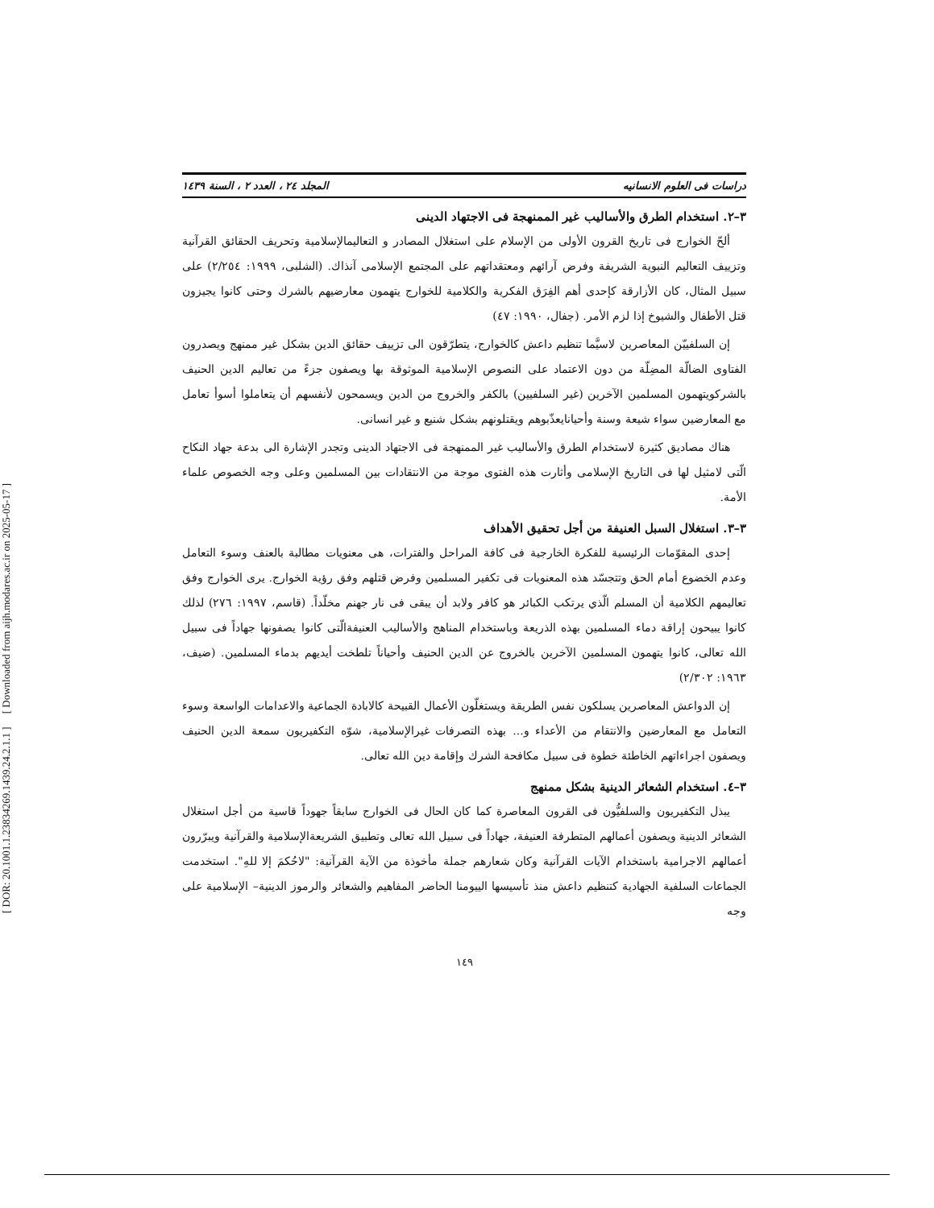[ DOR: 20.1001.1.23834269.1439.24.2.1.1 ] [ Downloaded from aijh.modares.ac.ir on 2025-05-17 ]
دراسات فی العلوم الانسانیه المجلد ٢٤ ، العدد ٢ ، السنة ١٤٣٩
٣–٢. استخدام الطرق والأسالیب غیر الممنهجة فی الاجتهاد الدینی
ألحّ الخوارج فی تاریخ القرون الأولی من الإسلام علی استغلال المصادر و التعالیمالإسلامیة وتحریف الحقائق القرآنیة وتزییف التعالیم النبویة الشریفة وفرض آرائهم ومعتقداتهم علی المجتمع الإسلامی آنذاك. (الشلبی، ١٩٩٩: ٢/٢٥٤) علی سبیل المثال، کان الأزارقة کإحدی أهم الفِرَق الفکریة والکلامیة للخوارج یتهمون معارضیهم بالشرك وحتی کانوا یجیزون قتل الأطفال والشیوخ إذا لزم الأمر. (جفال، ١٩٩٠: ٤٧)
إن السلفییّن المعاصرین لاسیَّما تنظیم داعش کالخوارج، یتطرّقون الی تزییف حقائق الدین بشکل غیر ممنهج ویصدرون الفتاوی الضالّة المضِلّة من دون الاعتماد علی النصوص الإسلامیة الموثوقة بها ویصفون جزءً من تعالیم الدین الحنیف بالشرکویتهمون المسلمین الآخرین (غیر السلفیین) بالکفر والخروج من الدین ویسمحون لأنفسهم أن یتعاملوا أسوأ تعامل مع المعارضین سواء شیعة وسنة وأحیانایعذّبوهم ویقتلونهم بشکل شنیع و غیر انسانی.
هناك مصادیق کثیرة لاستخدام الطرق والأسالیب غیر الممنهجة فی الاجتهاد الدینی وتجدر الإشارة الی بدعة جهاد النکاح الّتی لامثیل لها فی التاریخ الإسلامی وأثارت هذه الفتوی موجة من الانتقادات بین المسلمین وعلی وجه الخصوص علماء الأمة.
٣–٣. استغلال السبل العنیفة من أجل تحقیق الأهداف
إحدی المقوّمات الرئیسیة للفکرة الخارجیة فی کافة المراحل والفترات، هی معنویات مطالبة بالعنف وسوء التعامل وعدم الخضوع أمام الحق وتتجسّد هذه المعنویات فی تکفیر المسلمین وفرض قتلهم وفق رؤیة الخوارج. یری الخوارج وفق تعالیمهم الکلامیة أن المسلم الّذي یرتکب الکبائر هو کافر ولابد أن یبقی فی نار جهنم مخلّداً. (قاسم، ١٩٩٧: ٢٧٦) لذلك کانوا یبیحون إراقة دماء المسلمین بهذه الذریعة وباستخدام المناهج والأسالیب العنیفةالّتی کانوا یصفونها جهاداً فی سبیل الله تعالی، کانوا یتهمون المسلمین الآخرین بالخروج عن الدین الحنیف وأحیاناً تلطخت أیدیهم بدماء المسلمین. (ضیف، ١٩٦٣: ٢/٣٠٢)
إن الدواعش المعاصرین یسلکون نفس الطریقة ویستغلّون الأعمال القبیحة کالابادة الجماعیة والاعدامات الواسعة وسوء التعامل مع المعارضین والانتقام من الأعداء و... بهذه التصرفات غیرالإسلامیة، شوّه التکفیریون سمعة الدین الحنیف ویصفون اجراءاتهم الخاطئة خطوة فی سبیل مکافحة الشرك وإقامة دین الله تعالی.
٣–٤. استخدام الشعائر الدینیة بشکل ممنهج
یبذل التکفیریون والسلفیُّون فی القرون المعاصرة کما کان الحال فی الخوارج سابقاً جهوداً قاسیة من أجل استغلال الشعائر الدینیة ویصفون أعمالهم المتطرفة العنیفة، جهاداً فی سبیل الله تعالی وتطبیق الشریعةالإسلامیة والقرآنیة ویبرّرون أعمالهم الاجرامیة باستخدام الآیات القرآنیة وکان شعارهم جملة مأخوذة من الآیة القرآنیة: "لاحُکمَ إلا للهِ". استخدمت الجماعات السلفیة الجهادیة کتنظیم داعش منذ تأسیسها الییومنا الحاضر المفاهیم والشعائر والرموز الدینیة– الإسلامیة علی وجه
١٤٩